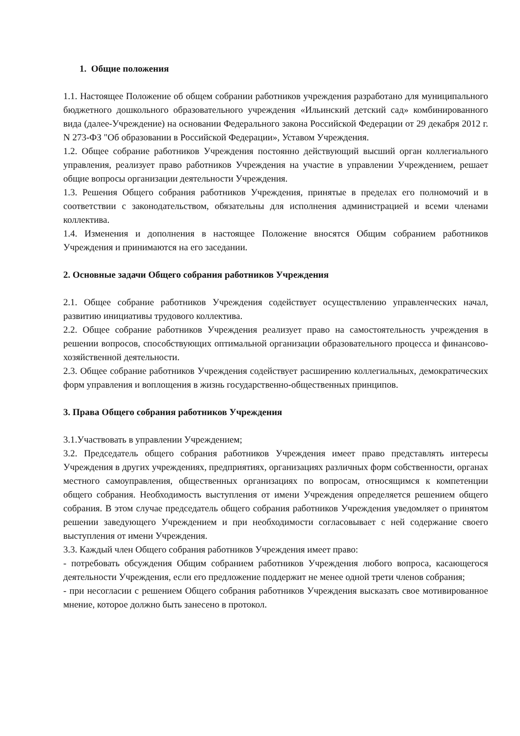1. Общие положения
1.1. Настоящее Положение об общем собрании работников учреждения разработано для муниципального бюджетного дошкольного образовательного учреждения «Ильинский детский сад» комбинированного вида (далее-Учреждение) на основании Федерального закона Российской Федерации от 29 декабря 2012 г. N 273-ФЗ "Об образовании в Российской Федерации», Уставом Учреждения.
1.2. Общее собрание работников Учреждения постоянно действующий высший орган коллегиального управления, реализует право работников Учреждения на участие в управлении Учреждением, решает общие вопросы организации деятельности Учреждения.
1.3. Решения Общего собрания работников Учреждения, принятые в пределах его полномочий и в соответствии с законодательством, обязательны для исполнения администрацией и всеми членами коллектива.
1.4. Изменения и дополнения в настоящее Положение вносятся Общим собранием работников Учреждения и принимаются на его заседании.
2. Основные задачи Общего собрания работников Учреждения
2.1. Общее собрание работников Учреждения содействует осуществлению управленческих начал, развитию инициативы трудового коллектива.
2.2. Общее собрание работников Учреждения реализует право на самостоятельность учреждения в решении вопросов, способствующих оптимальной организации образовательного процесса и финансово-хозяйственной деятельности.
2.3. Общее собрание работников Учреждения содействует расширению коллегиальных, демократических форм управления и воплощения в жизнь государственно-общественных принципов.
3. Права Общего собрания работников Учреждения
3.1.Участвовать в управлении Учреждением;
3.2. Председатель общего собрания работников Учреждения имеет право представлять интересы Учреждения в других учреждениях, предприятиях, организациях различных форм собственности, органах местного самоуправления, общественных организациях по вопросам, относящимся к компетенции общего собрания. Необходимость выступления от имени Учреждения определяется решением общего собрания. В этом случае председатель общего собрания работников Учреждения уведомляет о принятом решении заведующего Учреждением и при необходимости согласовывает с ней содержание своего выступления от имени Учреждения.
3.3. Каждый член Общего собрания работников Учреждения имеет право:
- потребовать обсуждения Общим собранием работников Учреждения любого вопроса, касающегося деятельности Учреждения, если его предложение поддержит не менее одной трети членов собрания;
- при несогласии с решением Общего собрания работников Учреждения высказать свое мотивированное мнение, которое должно быть занесено в протокол.